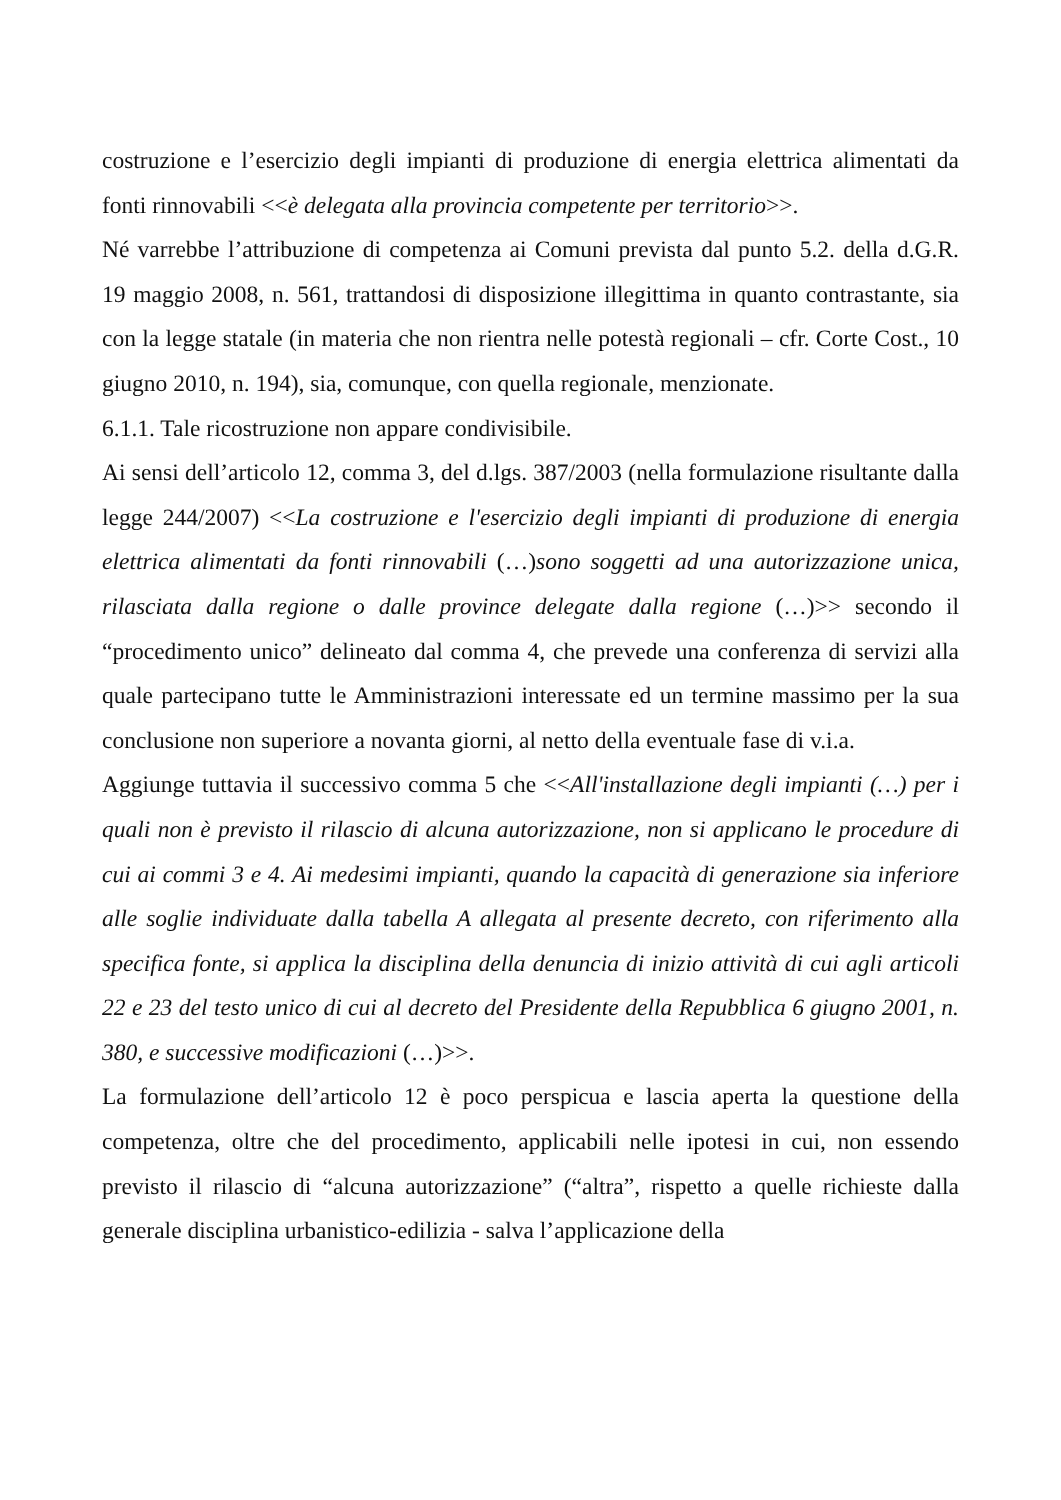costruzione e l’esercizio degli impianti di produzione di energia elettrica alimentati da fonti rinnovabili <<è delegata alla provincia competente per territorio>>.
Né varrebbe l’attribuzione di competenza ai Comuni prevista dal punto 5.2. della d.G.R. 19 maggio 2008, n. 561, trattandosi di disposizione illegittima in quanto contrastante, sia con la legge statale (in materia che non rientra nelle potestà regionali – cfr. Corte Cost., 10 giugno 2010, n. 194), sia, comunque, con quella regionale, menzionate.
6.1.1. Tale ricostruzione non appare condivisibile.
Ai sensi dell’articolo 12, comma 3, del d.lgs. 387/2003 (nella formulazione risultante dalla legge 244/2007) <<La costruzione e l'esercizio degli impianti di produzione di energia elettrica alimentati da fonti rinnovabili (…)sono soggetti ad una autorizzazione unica, rilasciata dalla regione o dalle province delegate dalla regione (…)>> secondo il “procedimento unico” delineato dal comma 4, che prevede una conferenza di servizi alla quale partecipano tutte le Amministrazioni interessate ed un termine massimo per la sua conclusione non superiore a novanta giorni, al netto della eventuale fase di v.i.a.
Aggiunge tuttavia il successivo comma 5 che <<All'installazione degli impianti (…) per i quali non è previsto il rilascio di alcuna autorizzazione, non si applicano le procedure di cui ai commi 3 e 4. Ai medesimi impianti, quando la capacità di generazione sia inferiore alle soglie individuate dalla tabella A allegata al presente decreto, con riferimento alla specifica fonte, si applica la disciplina della denuncia di inizio attività di cui agli articoli 22 e 23 del testo unico di cui al decreto del Presidente della Repubblica 6 giugno 2001, n. 380, e successive modificazioni (…)>>.
La formulazione dell’articolo 12 è poco perspicua e lascia aperta la questione della competenza, oltre che del procedimento, applicabili nelle ipotesi in cui, non essendo previsto il rilascio di “alcuna autorizzazione” (“altra”, rispetto a quelle richieste dalla generale disciplina urbanistico-edilizia - salva l’applicazione della